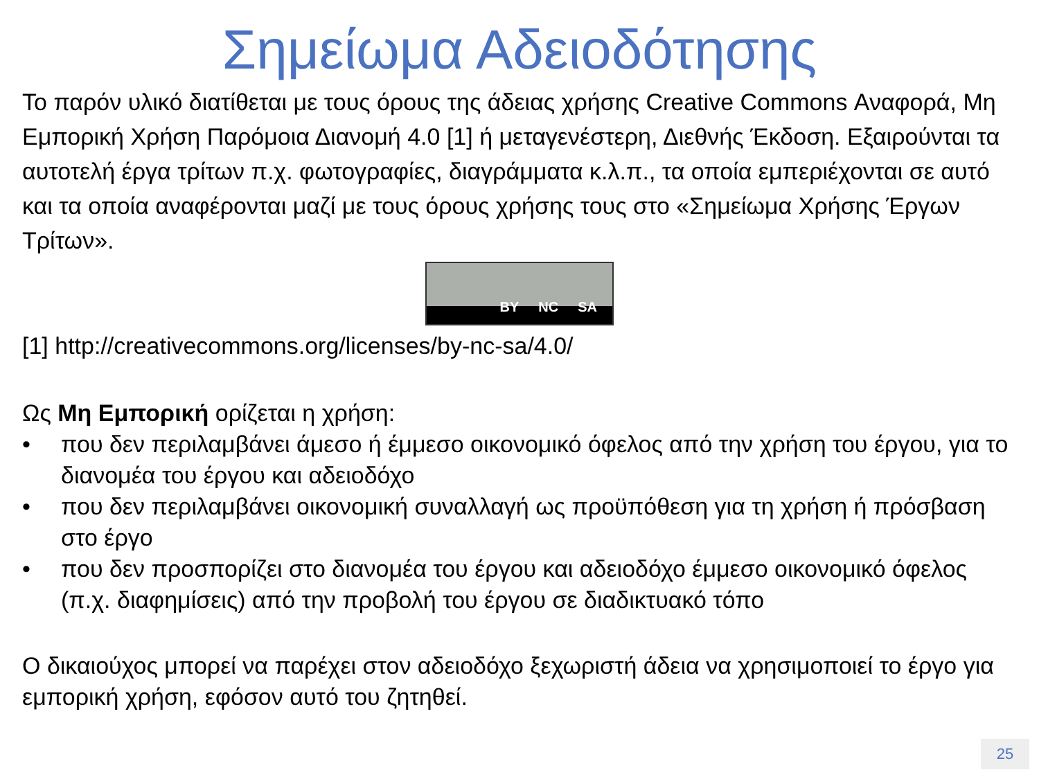Σημείωμα Αδειοδότησης
Το παρόν υλικό διατίθεται με τους όρους της άδειας χρήσης Creative Commons Αναφορά, Μη Εμπορική Χρήση Παρόμοια Διανομή 4.0 [1] ή μεταγενέστερη, Διεθνής Έκδοση. Εξαιρούνται τα αυτοτελή έργα τρίτων π.χ. φωτογραφίες, διαγράμματα κ.λ.π., τα οποία εμπεριέχονται σε αυτό και τα οποία αναφέρονται μαζί με τους όρους χρήσης τους στο «Σημείωμα Χρήσης Έργων Τρίτων».
BY NC SA
[1] http://creativecommons.org/licenses/by-nc-sa/4.0/
Ως Μη Εμπορική ορίζεται η χρήση:
• που δεν περιλαμβάνει άμεσο ή έμμεσο οικονομικό όφελος από την χρήση του έργου, για το διανομέα του έργου και αδειοδόχο
• που δεν περιλαμβάνει οικονομική συναλλαγή ως προϋπόθεση για τη χρήση ή πρόσβαση στο έργο
• που δεν προσπορίζει στο διανομέα του έργου και αδειοδόχο έμμεσο οικονομικό όφελος (π.χ. διαφημίσεις) από την προβολή του έργου σε διαδικτυακό τόπο
Ο δικαιούχος μπορεί να παρέχει στον αδειοδόχο ξεχωριστή άδεια να χρησιμοποιεί το έργο για εμπορική χρήση, εφόσον αυτό του ζητηθεί.
25